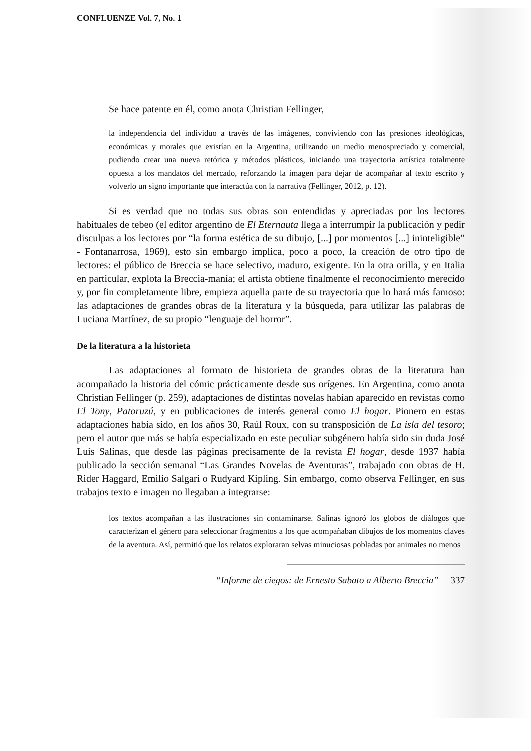CONFLUENZE Vol. 7, No. 1
Se hace patente en él, como anota Christian Fellinger,
la independencia del individuo a través de las imágenes, conviviendo con las presiones ideológicas, económicas y morales que existían en la Argentina, utilizando un medio menospreciado y comercial, pudiendo crear una nueva retórica y métodos plásticos, iniciando una trayectoria artística totalmente opuesta a los mandatos del mercado, reforzando la imagen para dejar de acompañar al texto escrito y volverlo un signo importante que interactúa con la narrativa (Fellinger, 2012, p. 12).
Si es verdad que no todas sus obras son entendidas y apreciadas por los lectores habituales de tebeo (el editor argentino de El Eternauta llega a interrumpir la publicación y pedir disculpas a los lectores por “la forma estética de su dibujo, [...] por momentos [...] ininteligible” - Fontanarrosa, 1969), esto sin embargo implica, poco a poco, la creación de otro tipo de lectores: el público de Breccia se hace selectivo, maduro, exigente. En la otra orilla, y en Italia en particular, explota la Breccia-manía; el artista obtiene finalmente el reconocimiento merecido y, por fin completamente libre, empieza aquella parte de su trayectoria que lo hará más famoso: las adaptaciones de grandes obras de la literatura y la búsqueda, para utilizar las palabras de Luciana Martínez, de su propio “lenguaje del horror”.
De la literatura a la historieta
Las adaptaciones al formato de historieta de grandes obras de la literatura han acompañado la historia del cómic prácticamente desde sus orígenes. En Argentina, como anota Christian Fellinger (p. 259), adaptaciones de distintas novelas habían aparecido en revistas como El Tony, Patoruzú, y en publicaciones de interés general como El hogar. Pionero en estas adaptaciones había sido, en los años 30, Raúl Roux, con su transposición de La isla del tesoro; pero el autor que más se había especializado en este peculiar subgénero había sido sin duda José Luis Salinas, que desde las páginas precisamente de la revista El hogar, desde 1937 había publicado la sección semanal “Las Grandes Novelas de Aventuras”, trabajado con obras de H. Rider Haggard, Emilio Salgari o Rudyard Kipling. Sin embargo, como observa Fellinger, en sus trabajos texto e imagen no llegaban a integrarse:
los textos acompañan a las ilustraciones sin contaminarse. Salinas ignoró los globos de diálogos que caracterizan el género para seleccionar fragmentos a los que acompañaban dibujos de los momentos claves de la aventura. Así, permitió que los relatos exploraran selvas minuciosas pobladas por animales no menos
“Informe de ciegos: de Ernesto Sabato a Alberto Breccia” 337